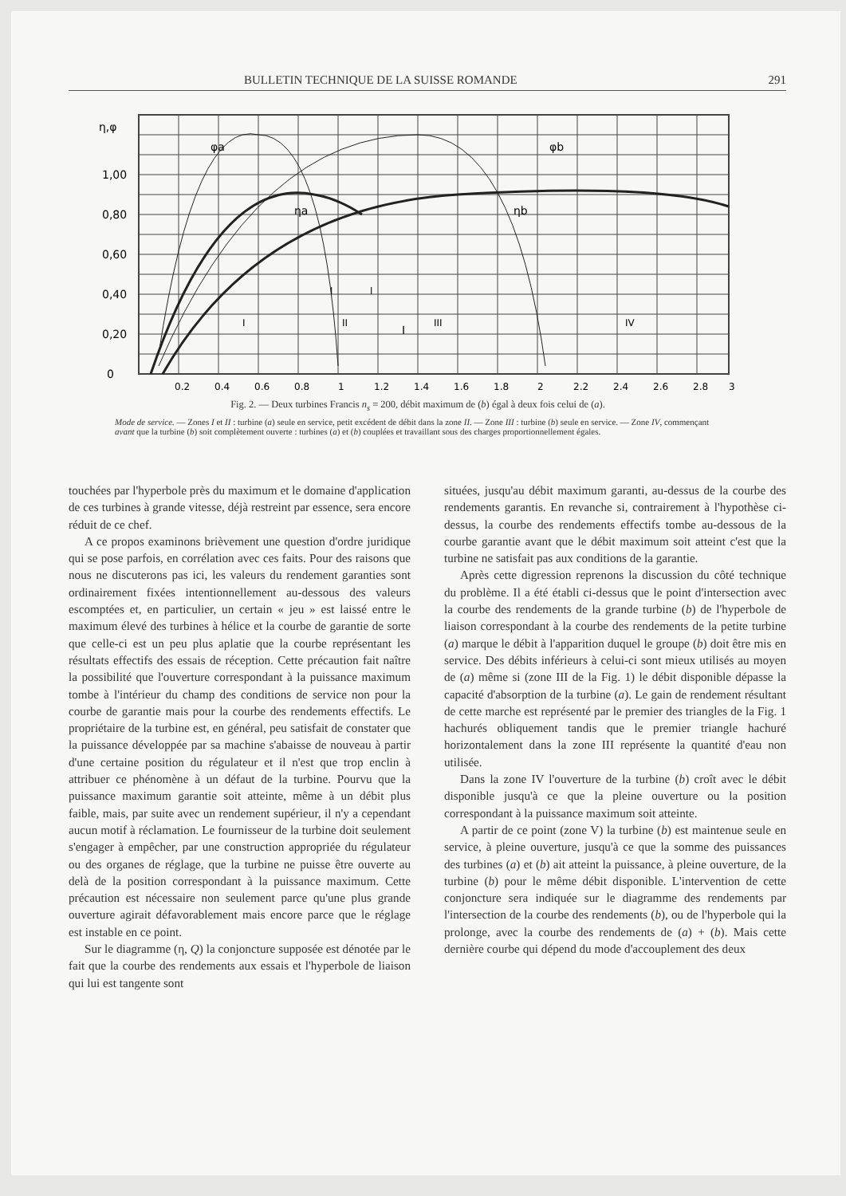BULLETIN TECHNIQUE DE LA SUISSE ROMANDE 291
η,φ
1,00
0,80
0,60
0,40
0,20
0
φa
φb
ηa
ηb
I
0,2
0,4
0,6
0,8
1
1,2
1,4
1,6
1,8
2
2,2
2,4
2,6
2,8
3
I
II
III
IV
l
l
Fig. 2. — Deux turbines Francis n<sub>s</sub> = 200, débit maximum de (b) égal à deux fois celui de (a).
Mode de service. — Zones I et II : turbine (a) seule en service, petit excédent de débit dans la zone II. — Zone III : turbine (b) seule en service. — Zone IV, commençant avant que la turbine (b) soit complètement ouverte : turbines (a) et (b) couplées et travaillant sous des charges proportionnellement égales.
touchées par l'hyperbole près du maximum et le domaine d'application de ces turbines à grande vitesse, déjà restreint par essence, sera encore réduit de ce chef.
A ce propos examinons brièvement une question d'ordre juridique qui se pose parfois, en corrélation avec ces faits. Pour des raisons que nous ne discuterons pas ici, les valeurs du rendement garanties sont ordinairement fixées intentionnellement au-dessous des valeurs escomptées et, en particulier, un certain « jeu » est laissé entre le maximum élevé des turbines à hélice et la courbe de garantie de sorte que celle-ci est un peu plus aplatie que la courbe représentant les résultats effectifs des essais de réception. Cette précaution fait naître la possibilité que l'ouverture correspondant à la puissance maximum tombe à l'intérieur du champ des conditions de service non pour la courbe de garantie mais pour la courbe des rendements effectifs. Le propriétaire de la turbine est, en général, peu satisfait de constater que la puissance développée par sa machine s'abaisse de nouveau à partir d'une certaine position du régulateur et il n'est que trop enclin à attribuer ce phénomène à un défaut de la turbine. Pourvu que la puissance maximum garantie soit atteinte, même à un débit plus faible, mais, par suite avec un rendement supérieur, il n'y a cependant aucun motif à réclamation. Le fournisseur de la turbine doit seulement s'engager à empêcher, par une construction appropriée du régulateur ou des organes de réglage, que la turbine ne puisse être ouverte au delà de la position correspondant à la puissance maximum. Cette précaution est nécessaire non seulement parce qu'une plus grande ouverture agirait défavorablement mais encore parce que le réglage est instable en ce point.
Sur le diagramme (η, Q) la conjoncture supposée est dénotée par le fait que la courbe des rendements aux essais et l'hyperbole de liaison qui lui est tangente sont
situées, jusqu'au débit maximum garanti, au-dessus de la courbe des rendements garantis. En revanche si, contrairement à l'hypothèse ci-dessus, la courbe des rendements effectifs tombe au-dessous de la courbe garantie avant que le débit maximum soit atteint c'est que la turbine ne satisfait pas aux conditions de la garantie.
Après cette digression reprenons la discussion du côté technique du problème. Il a été établi ci-dessus que le point d'intersection avec la courbe des rendements de la grande turbine (b) de l'hyperbole de liaison correspondant à la courbe des rendements de la petite turbine (a) marque le débit à l'apparition duquel le groupe (b) doit être mis en service. Des débits inférieurs à celui-ci sont mieux utilisés au moyen de (a) même si (zone III de la Fig. 1) le débit disponible dépasse la capacité d'absorption de la turbine (a). Le gain de rendement résultant de cette marche est représenté par le premier des triangles de la Fig. 1 hachurés obliquement tandis que le premier triangle hachuré horizontalement dans la zone III représente la quantité d'eau non utilisée.
Dans la zone IV l'ouverture de la turbine (b) croît avec le débit disponible jusqu'à ce que la pleine ouverture ou la position correspondant à la puissance maximum soit atteinte.
A partir de ce point (zone V) la turbine (b) est maintenue seule en service, à pleine ouverture, jusqu'à ce que la somme des puissances des turbines (a) et (b) ait atteint la puissance, à pleine ouverture, de la turbine (b) pour le même débit disponible. L'intervention de cette conjoncture sera indiquée sur le diagramme des rendements par l'intersection de la courbe des rendements (b), ou de l'hyperbole qui la prolonge, avec la courbe des rendements de (a) + (b). Mais cette dernière courbe qui dépend du mode d'accouplement des deux